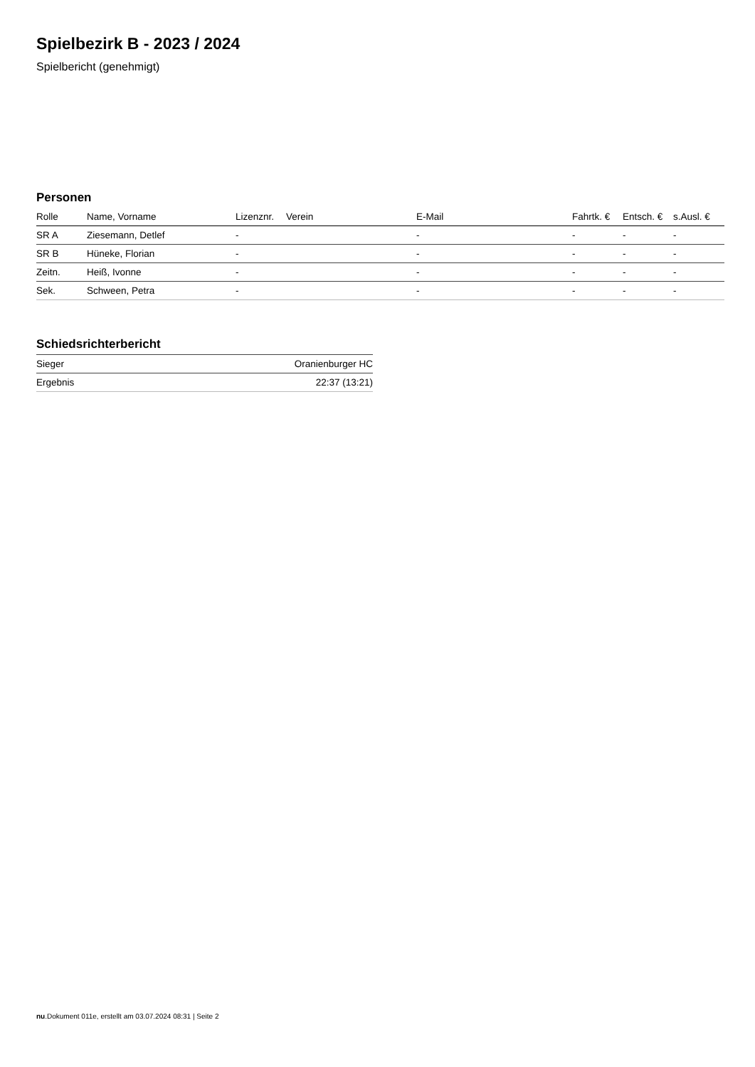Spielbezirk B - 2023 / 2024
Spielbericht (genehmigt)
Personen
| Rolle | Name, Vorname | Lizenznr. | Verein | E-Mail | Fahrtk. € | Entsch. € | s.Ausl. € |
| --- | --- | --- | --- | --- | --- | --- | --- |
| SR A | Ziesemann, Detlef | - | | - | - | - | - |
| SR B | Hüneke, Florian | - | | - | - | - | - |
| Zeitn. | Heiß, Ivonne | - | | - | - | - | - |
| Sek. | Schween, Petra | - | | - | - | - | - |
Schiedsrichterbericht
| Sieger | Oranienburger HC |
| Ergebnis | 22:37 (13:21) |
nu.Dokument 011e, erstellt am 03.07.2024 08:31 | Seite 2